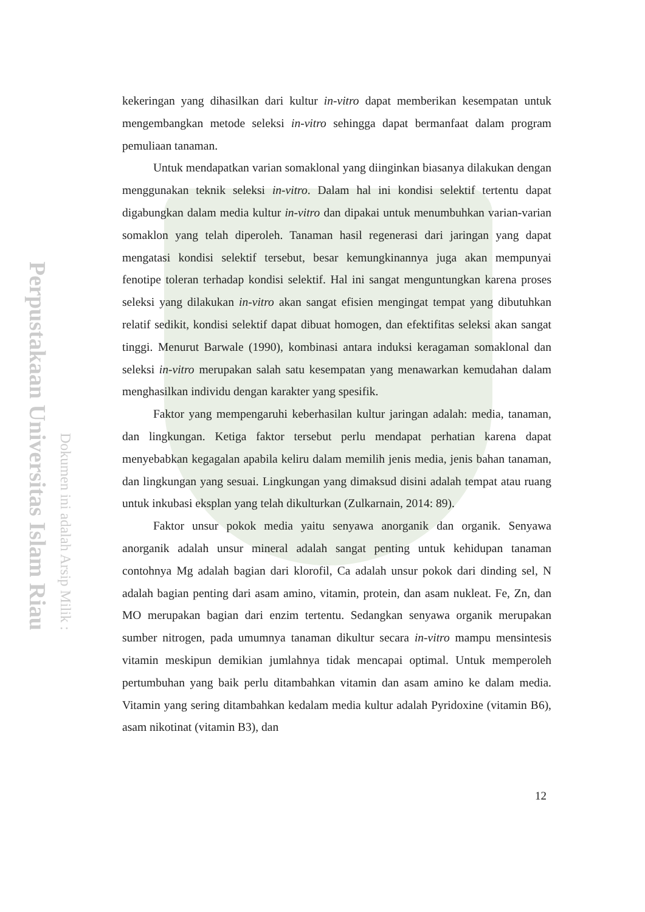Perpustakaan Universitas Islam Riau
Dokumen ini adalah Arsip Milik :
kekeringan yang dihasilkan dari kultur in-vitro dapat memberikan kesempatan untuk mengembangkan metode seleksi in-vitro sehingga dapat bermanfaat dalam program pemuliaan tanaman.
Untuk mendapatkan varian somaklonal yang diinginkan biasanya dilakukan dengan menggunakan teknik seleksi in-vitro. Dalam hal ini kondisi selektif tertentu dapat digabungkan dalam media kultur in-vitro dan dipakai untuk menumbuhkan varian-varian somaklon yang telah diperoleh. Tanaman hasil regenerasi dari jaringan yang dapat mengatasi kondisi selektif tersebut, besar kemungkinannya juga akan mempunyai fenotipe toleran terhadap kondisi selektif. Hal ini sangat menguntungkan karena proses seleksi yang dilakukan in-vitro akan sangat efisien mengingat tempat yang dibutuhkan relatif sedikit, kondisi selektif dapat dibuat homogen, dan efektifitas seleksi akan sangat tinggi. Menurut Barwale (1990), kombinasi antara induksi keragaman somaklonal dan seleksi in-vitro merupakan salah satu kesempatan yang menawarkan kemudahan dalam menghasilkan individu dengan karakter yang spesifik.
Faktor yang mempengaruhi keberhasilan kultur jaringan adalah: media, tanaman, dan lingkungan. Ketiga faktor tersebut perlu mendapat perhatian karena dapat menyebabkan kegagalan apabila keliru dalam memilih jenis media, jenis bahan tanaman, dan lingkungan yang sesuai. Lingkungan yang dimaksud disini adalah tempat atau ruang untuk inkubasi eksplan yang telah dikulturkan (Zulkarnain, 2014: 89).
Faktor unsur pokok media yaitu senyawa anorganik dan organik. Senyawa anorganik adalah unsur mineral adalah sangat penting untuk kehidupan tanaman contohnya Mg adalah bagian dari klorofil, Ca adalah unsur pokok dari dinding sel, N adalah bagian penting dari asam amino, vitamin, protein, dan asam nukleat. Fe, Zn, dan MO merupakan bagian dari enzim tertentu. Sedangkan senyawa organik merupakan sumber nitrogen, pada umumnya tanaman dikultur secara in-vitro mampu mensintesis vitamin meskipun demikian jumlahnya tidak mencapai optimal. Untuk memperoleh pertumbuhan yang baik perlu ditambahkan vitamin dan asam amino ke dalam media. Vitamin yang sering ditambahkan kedalam media kultur adalah Pyridoxine (vitamin B6), asam nikotinat (vitamin B3), dan
12